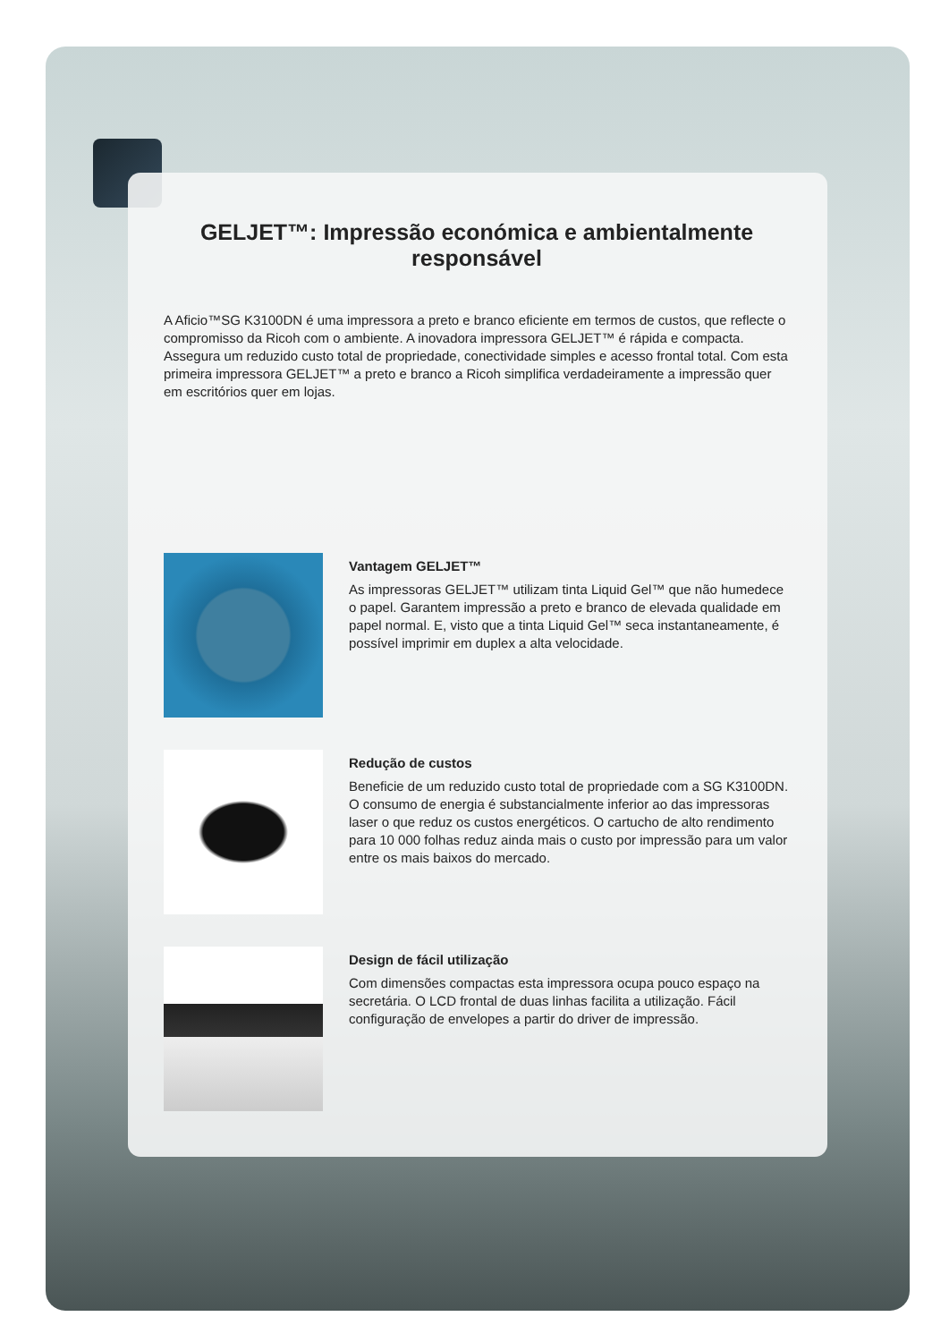GELJET™: Impressão económica e ambientalmente responsável
A Aficio™SG K3100DN é uma impressora a preto e branco eficiente em termos de custos, que reflecte o compromisso da Ricoh com o ambiente. A inovadora impressora GELJET™ é rápida e compacta. Assegura um reduzido custo total de propriedade, conectividade simples e acesso frontal total. Com esta primeira impressora GELJET™ a preto e branco a Ricoh simplifica verdadeiramente a impressão quer em escritórios quer em lojas.
Vantagem GELJET™
As impressoras GELJET™ utilizam tinta Liquid Gel™ que não humedece o papel. Garantem impressão a preto e branco de elevada qualidade em papel normal. E, visto que a tinta Liquid Gel™ seca instantaneamente, é possível imprimir em duplex a alta velocidade.
Redução de custos
Beneficie de um reduzido custo total de propriedade com a SG K3100DN. O consumo de energia é substancialmente inferior ao das impressoras laser o que reduz os custos energéticos. O cartucho de alto rendimento para 10 000 folhas reduz ainda mais o custo por impressão para um valor entre os mais baixos do mercado.
Design de fácil utilização
Com dimensões compactas esta impressora ocupa pouco espaço na secretária. O LCD frontal de duas linhas facilita a utilização. Fácil configuração de envelopes a partir do driver de impressão.